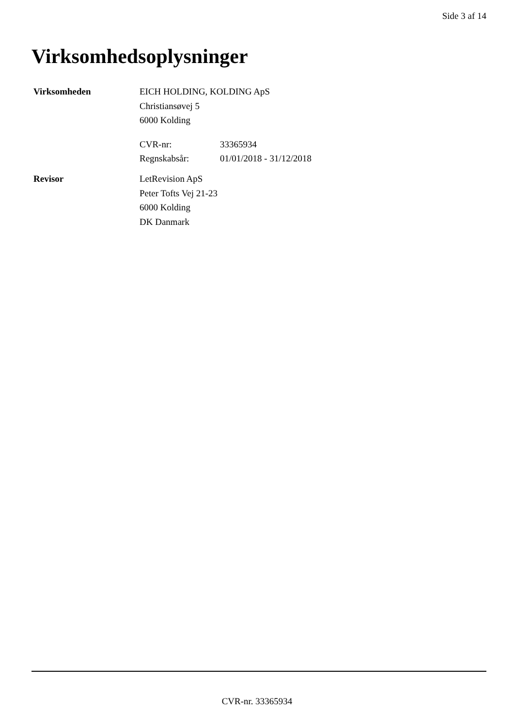Side 3 af 14
Virksomhedsoplysninger
Virksomheden
EICH HOLDING, KOLDING ApS
Christiansøvej 5
6000 Kolding
CVR-nr: 33365934
Regnskabsår: 01/01/2018 - 31/12/2018
Revisor
LetRevision ApS
Peter Tofts Vej 21-23
6000 Kolding
DK Danmark
CVR-nr. 33365934